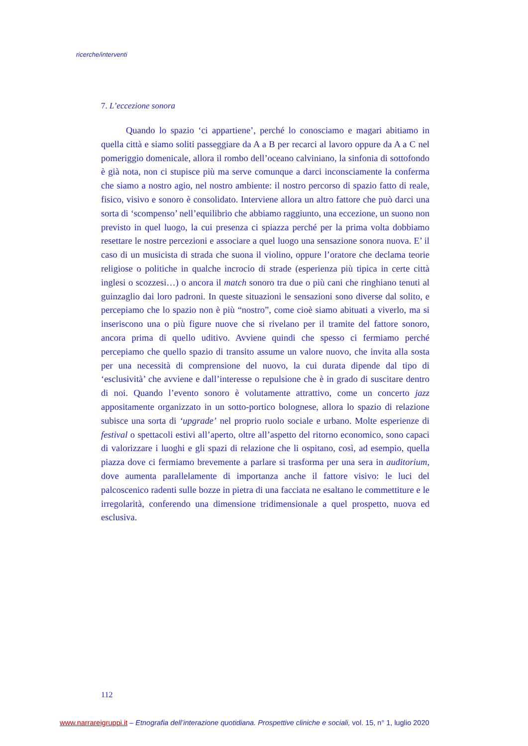ricerche/interventi
7. L’eccezione sonora
Quando lo spazio ‘ci appartiene’, perché lo conosciamo e magari abitiamo in quella città e siamo soliti passeggiare da A a B per recarci al lavoro oppure da A a C nel pomeriggio domenicale, allora il rombo dell’oceano calviniano, la sinfonia di sottofondo è già nota, non ci stupisce più ma serve comunque a darci inconsciamente la conferma che siamo a nostro agio, nel nostro ambiente: il nostro percorso di spazio fatto di reale, fisico, visivo e sonoro è consolidato. Interviene allora un altro fattore che può darci una sorta di ‘scompenso’ nell’equilibrio che abbiamo raggiunto, una eccezione, un suono non previsto in quel luogo, la cui presenza ci spiazza perché per la prima volta dobbiamo resettare le nostre percezioni e associare a quel luogo una sensazione sonora nuova. E’ il caso di un musicista di strada che suona il violino, oppure l’oratore che declama teorie religiose o politiche in qualche incrocio di strade (esperienza più tipica in certe città inglesi o scozzesi…) o ancora il match sonoro tra due o più cani che ringhiano tenuti al guinzaglio dai loro padroni. In queste situazioni le sensazioni sono diverse dal solito, e percepiamo che lo spazio non è più “nostro”, come cioè siamo abituati a viverlo, ma si inseriscono una o più figure nuove che si rivelano per il tramite del fattore sonoro, ancora prima di quello uditivo. Avviene quindi che spesso ci fermiamo perché percepiamo che quello spazio di transito assume un valore nuovo, che invita alla sosta per una necessità di comprensione del nuovo, la cui durata dipende dal tipo di ‘esclusività’ che avviene e dall’interesse o repulsione che è in grado di suscitare dentro di noi. Quando l’evento sonoro è volutamente attrattivo, come un concerto jazz appositamente organizzato in un sotto-portico bolognese, allora lo spazio di relazione subisce una sorta di ‘upgrade’ nel proprio ruolo sociale e urbano. Molte esperienze di festival o spettacoli estivi all’aperto, oltre all’aspetto del ritorno economico, sono capaci di valorizzare i luoghi e gli spazi di relazione che li ospitano, così, ad esempio, quella piazza dove ci fermiamo brevemente a parlare si trasforma per una sera in auditorium, dove aumenta parallelamente di importanza anche il fattore visivo: le luci del palcoscenico radenti sulle bozze in pietra di una facciata ne esaltano le commettiture e le irregolarità, conferendo una dimensione tridimensionale a quel prospetto, nuova ed esclusiva.
112
www.narrareigruppi.it – Etnografia dell’interazione quotidiana. Prospettive cliniche e sociali, vol. 15, n° 1, luglio 2020